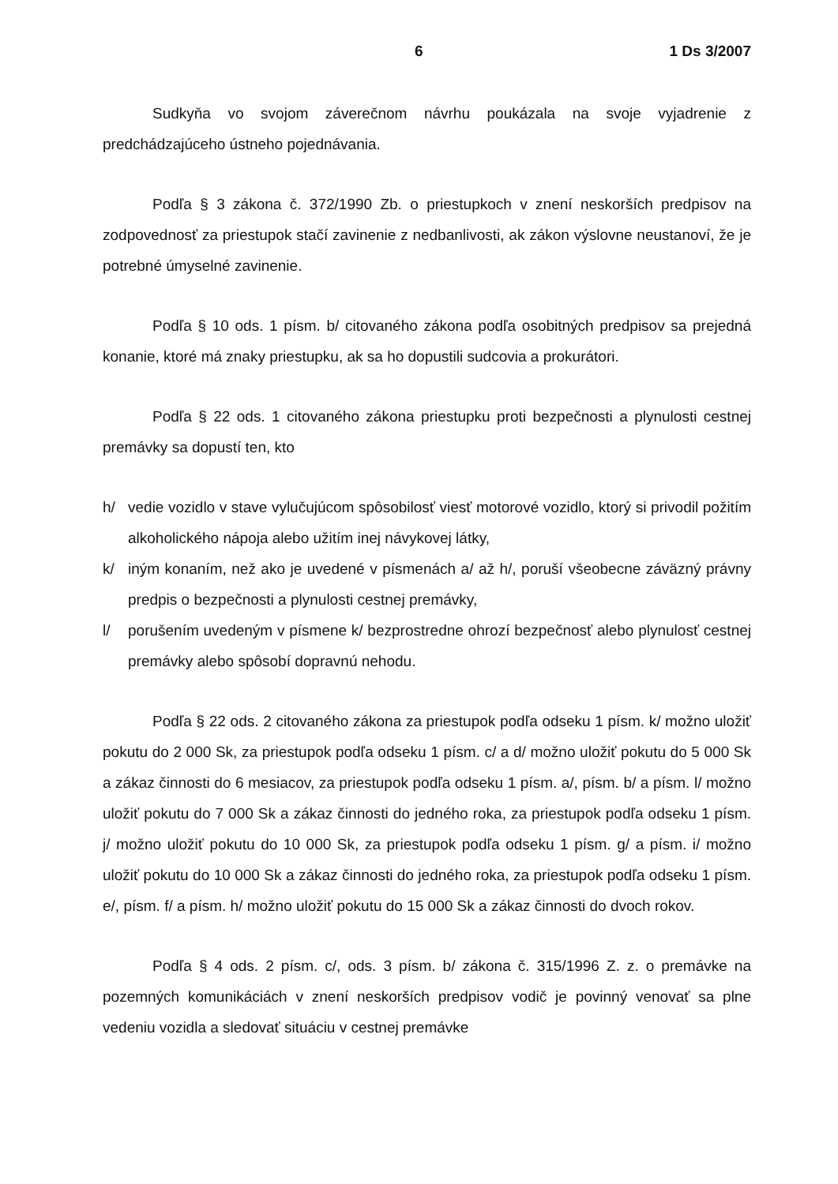6 1 Ds 3/2007
Sudkyňa vo svojom záverečnom návrhu poukázala na svoje vyjadrenie z predchádzajúceho ústneho pojednávania.
Podľa § 3 zákona č. 372/1990 Zb. o priestupkoch v znení neskorších predpisov na zodpovednosť za priestupok stačí zavinenie z nedbanlivosti, ak zákon výslovne neustanoví, že je potrebné úmyselné zavinenie.
Podľa § 10 ods. 1 písm. b/ citovaného zákona podľa osobitných predpisov sa prejedná konanie, ktoré má znaky priestupku, ak sa ho dopustili sudcovia a prokurátori.
Podľa § 22 ods. 1 citovaného zákona priestupku proti bezpečnosti a plynulosti cestnej premávky sa dopustí ten, kto
h/ vedie vozidlo v stave vylučujúcom spôsobilosť viesť motorové vozidlo, ktorý si privodil požitím alkoholického nápoja alebo užitím inej návykovej látky,
k/ iným konaním, než ako je uvedené v písmenách a/ až h/, poruší všeobecne záväzný právny predpis o bezpečnosti a plynulosti cestnej premávky,
l/ porušením uvedeným v písmene k/ bezprostredne ohrozí bezpečnosť alebo plynulosť cestnej premávky alebo spôsobí dopravnú nehodu.
Podľa § 22 ods. 2 citovaného zákona za priestupok podľa odseku 1 písm. k/ možno uložiť pokutu do 2 000 Sk, za priestupok podľa odseku 1 písm. c/ a d/ možno uložiť pokutu do 5 000 Sk a zákaz činnosti do 6 mesiacov, za priestupok podľa odseku 1 písm. a/, písm. b/ a písm. l/ možno uložiť pokutu do 7 000 Sk a zákaz činnosti do jedného roka, za priestupok podľa odseku 1 písm. j/ možno uložiť pokutu do 10 000 Sk, za priestupok podľa odseku 1 písm. g/ a písm. i/ možno uložiť pokutu do 10 000 Sk a zákaz činnosti do jedného roka, za priestupok podľa odseku 1 písm. e/, písm. f/ a písm. h/ možno uložiť pokutu do 15 000 Sk a zákaz činnosti do dvoch rokov.
Podľa § 4 ods. 2 písm. c/, ods. 3 písm. b/ zákona č. 315/1996 Z. z. o premávke na pozemných komunikáciách v znení neskorších predpisov vodič je povinný venovať sa plne vedeniu vozidla a sledovať situáciu v cestnej premávke